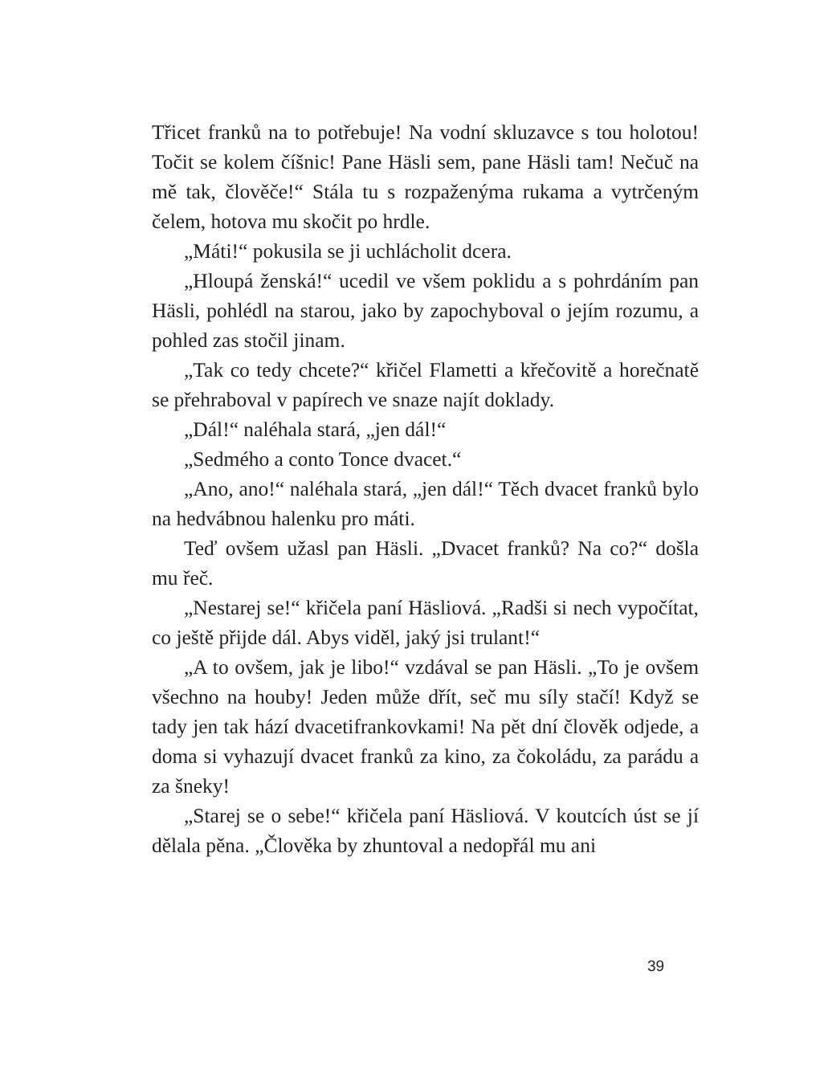Třicet franků na to potřebuje! Na vodní skluzavce s tou holotou! Točit se kolem číšnic! Pane Häsli sem, pane Häsli tam! Nečuč na mě tak, člověče!“ Stála tu s rozpaženýma rukama a vytrčeným čelem, hotova mu skočit po hrdle.
„Máti!“ pokusila se ji uchlácholit dcera.
„Hloupá ženská!“ ucedil ve všem poklidu a s pohrdáním pan Häsli, pohlédl na starou, jako by zapochyboval o jejím rozumu, a pohled zas stočil jinam.
„Tak co tedy chcete?“ křičel Flametti a křečovitě a horečnatě se přehraboval v papírech ve snaze najít doklady.
„Dál!“ naléhala stará, „jen dál!“
„Sedmého a conto Tonce dvacet.“
„Ano, ano!“ naléhala stará, „jen dál!“ Těch dvacet franků bylo na hedvábnou halenku pro máti.
Teď ovšem užasl pan Häsli. „Dvacet franků? Na co?“ došla mu řeč.
„Nestarej se!“ křičela paní Häsliová. „Radši si nech vypočítat, co ještě přijde dál. Abys viděl, jaký jsi trulant!“
„A to ovšem, jak je libo!“ vzdával se pan Häsli. „To je ovšem všechno na houby! Jeden může dřít, seč mu síly stačí! Když se tady jen tak hází dvacetifrankovkami! Na pět dní člověk odjede, a doma si vyhazují dvacet franků za kino, za čokoládu, za parádu a za šneky!
„Starej se o sebe!“ křičela paní Häsliová. V koutcích úst se jí dělala pěna. „Člověka by zhuntoval a nedopřál mu ani
39